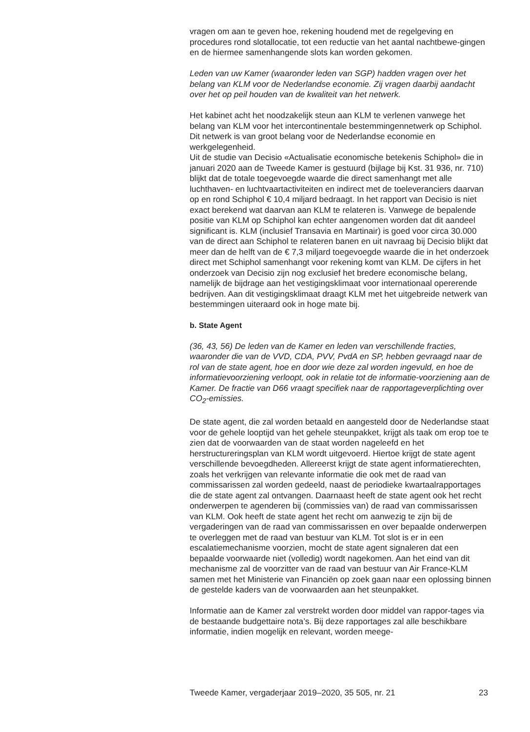vragen om aan te geven hoe, rekening houdend met de regelgeving en procedures rond slotallocatie, tot een reductie van het aantal nachtbewe-gingen en de hiermee samenhangende slots kan worden gekomen.
Leden van uw Kamer (waaronder leden van SGP) hadden vragen over het belang van KLM voor de Nederlandse economie. Zij vragen daarbij aandacht over het op peil houden van de kwaliteit van het netwerk.
Het kabinet acht het noodzakelijk steun aan KLM te verlenen vanwege het belang van KLM voor het intercontinentale bestemmingennetwerk op Schiphol. Dit netwerk is van groot belang voor de Nederlandse economie en werkgelegenheid.
Uit de studie van Decisio «Actualisatie economische betekenis Schiphol» die in januari 2020 aan de Tweede Kamer is gestuurd (bijlage bij Kst. 31 936, nr. 710) blijkt dat de totale toegevoegde waarde die direct samenhangt met alle luchthaven- en luchtvaartactiviteiten en indirect met de toeleveranciers daarvan op en rond Schiphol € 10,4 miljard bedraagt. In het rapport van Decisio is niet exact berekend wat daarvan aan KLM te relateren is. Vanwege de bepalende positie van KLM op Schiphol kan echter aangenomen worden dat dit aandeel significant is. KLM (inclusief Transavia en Martinair) is goed voor circa 30.000 van de direct aan Schiphol te relateren banen en uit navraag bij Decisio blijkt dat meer dan de helft van de € 7,3 miljard toegevoegde waarde die in het onderzoek direct met Schiphol samenhangt voor rekening komt van KLM. De cijfers in het onderzoek van Decisio zijn nog exclusief het bredere economische belang, namelijk de bijdrage aan het vestigingsklimaat voor internationaal opererende bedrijven. Aan dit vestigingsklimaat draagt KLM met het uitgebreide netwerk van bestemmingen uiteraard ook in hoge mate bij.
b. State Agent
(36, 43, 56) De leden van de Kamer en leden van verschillende fracties, waaronder die van de VVD, CDA, PVV, PvdA en SP, hebben gevraagd naar de rol van de state agent, hoe en door wie deze zal worden ingevuld, en hoe de informatievoorziening verloopt, ook in relatie tot de informatie-voorziening aan de Kamer. De fractie van D66 vraagt specifiek naar de rapportageverplichting over CO<sub>2</sub>-emissies.
De state agent, die zal worden betaald en aangesteld door de Nederlandse staat voor de gehele looptijd van het gehele steunpakket, krijgt als taak om erop toe te zien dat de voorwaarden van de staat worden nageleefd en het herstructureringsplan van KLM wordt uitgevoerd. Hiertoe krijgt de state agent verschillende bevoegdheden. Allereerst krijgt de state agent informatierechten, zoals het verkrijgen van relevante informatie die ook met de raad van commissarissen zal worden gedeeld, naast de periodieke kwartaalrapportages die de state agent zal ontvangen. Daarnaast heeft de state agent ook het recht onderwerpen te agenderen bij (commissies van) de raad van commissarissen van KLM. Ook heeft de state agent het recht om aanwezig te zijn bij de vergaderingen van de raad van commissarissen en over bepaalde onderwerpen te overleggen met de raad van bestuur van KLM. Tot slot is er in een escalatiemechanisme voorzien, mocht de state agent signaleren dat een bepaalde voorwaarde niet (volledig) wordt nagekomen. Aan het eind van dit mechanisme zal de voorzitter van de raad van bestuur van Air France-KLM samen met het Ministerie van Financiën op zoek gaan naar een oplossing binnen de gestelde kaders van de voorwaarden aan het steunpakket.
Informatie aan de Kamer zal verstrekt worden door middel van rappor-tages via de bestaande budgettaire nota’s. Bij deze rapportages zal alle beschikbare informatie, indien mogelijk en relevant, worden meege-
Tweede Kamer, vergaderjaar 2019–2020, 35 505, nr. 21 23